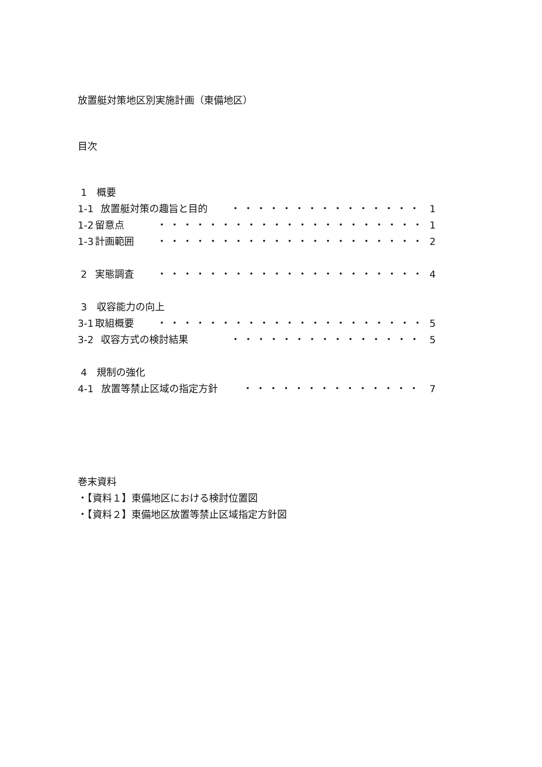放置艇対策地区別実施計画（東備地区）
目次
1　概要
1-1 放置艇対策の趣旨と目的 ・・・・・・・・・・・・・・・ 1
1-2 留意点 ・・・・・・・・・・・・・・・・・・・・・ 1
1-3 計画範囲 ・・・・・・・・・・・・・・・・・・・・・ 2
2 実態調査 ・・・・・・・・・・・・・・・・・・・・・ 4
3　収容能力の向上
3-1 取組概要 ・・・・・・・・・・・・・・・・・・・・・ 5
3-2 収容方式の検討結果 ・・・・・・・・・・・・・・・ 5
4　規制の強化
4-1 放置等禁止区域の指定方針 ・・・・・・・・・・・・・・ 7
巻末資料
・【資料１】東備地区における検討位置図
・【資料２】東備地区放置等禁止区域指定方針図